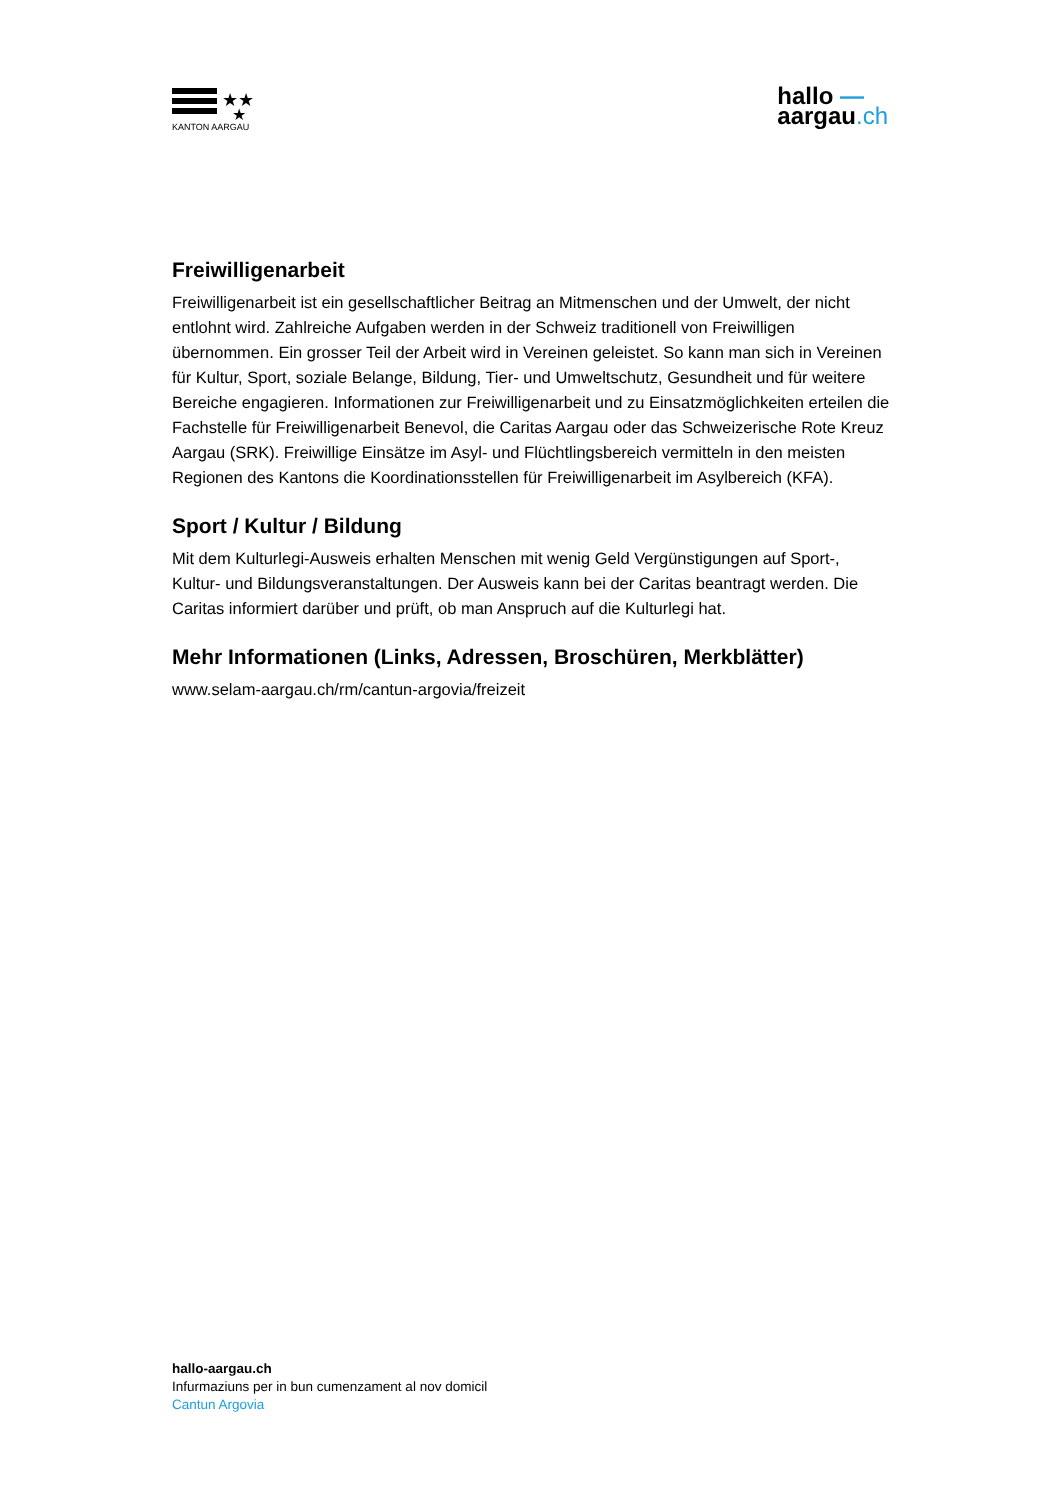★★
★
KANTON AARGAU
hallo —
aargau.ch
Freiwilligenarbeit
Freiwilligenarbeit ist ein gesellschaftlicher Beitrag an Mitmenschen und der Umwelt, der nicht entlohnt wird. Zahlreiche Aufgaben werden in der Schweiz traditionell von Freiwilligen übernommen. Ein grosser Teil der Arbeit wird in Vereinen geleistet. So kann man sich in Vereinen für Kultur, Sport, soziale Belange, Bildung, Tier- und Umweltschutz, Gesundheit und für weitere Bereiche engagieren. Informationen zur Freiwilligenarbeit und zu Einsatzmöglichkeiten erteilen die Fachstelle für Freiwilligenarbeit Benevol, die Caritas Aargau oder das Schweizerische Rote Kreuz Aargau (SRK). Freiwillige Einsätze im Asyl- und Flüchtlingsbereich vermitteln in den meisten Regionen des Kantons die Koordinationsstellen für Freiwilligenarbeit im Asylbereich (KFA).
Sport / Kultur / Bildung
Mit dem Kulturlegi-Ausweis erhalten Menschen mit wenig Geld Vergünstigungen auf Sport-, Kultur- und Bildungsveranstaltungen. Der Ausweis kann bei der Caritas beantragt werden. Die Caritas informiert darüber und prüft, ob man Anspruch auf die Kulturlegi hat.
Mehr Informationen (Links, Adressen, Broschüren, Merkblätter)
www.selam-aargau.ch/rm/cantun-argovia/freizeit
hallo-aargau.ch
Infurmaziuns per in bun cumenzament al nov domicil
Cantun Argovia